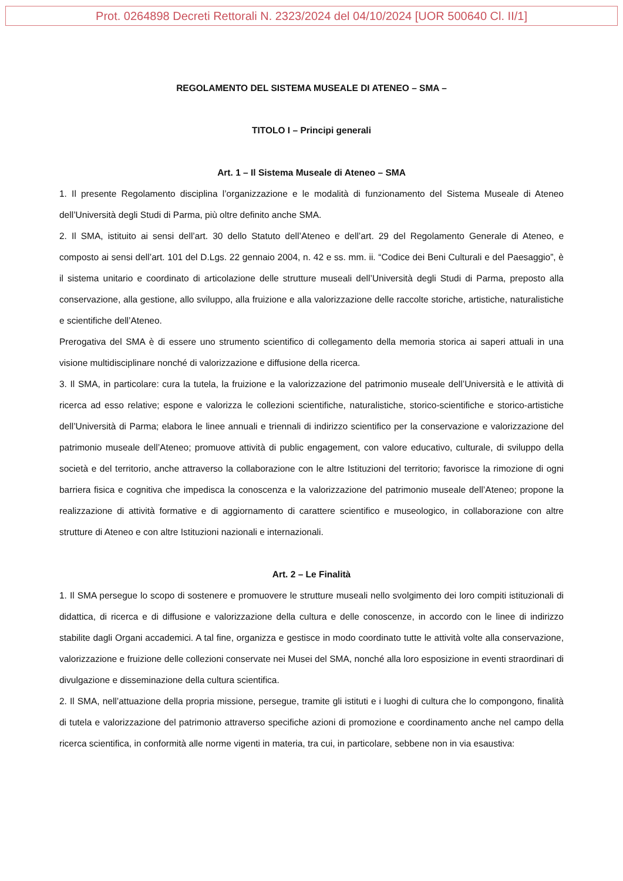Prot. 0264898 Decreti Rettorali N. 2323/2024 del 04/10/2024 [UOR 500640 Cl. II/1]
REGOLAMENTO DEL SISTEMA MUSEALE DI ATENEO – SMA –
TITOLO I – Principi generali
Art. 1 – Il Sistema Museale di Ateneo – SMA
1. Il presente Regolamento disciplina l’organizzazione e le modalità di funzionamento del Sistema Museale di Ateneo dell’Università degli Studi di Parma, più oltre definito anche SMA.
2. Il SMA, istituito ai sensi dell’art. 30 dello Statuto dell’Ateneo e dell’art. 29 del Regolamento Generale di Ateneo, e composto ai sensi dell’art. 101 del D.Lgs. 22 gennaio 2004, n. 42 e ss. mm. ii. “Codice dei Beni Culturali e del Paesaggio”, è il sistema unitario e coordinato di articolazione delle strutture museali dell’Università degli Studi di Parma, preposto alla conservazione, alla gestione, allo sviluppo, alla fruizione e alla valorizzazione delle raccolte storiche, artistiche, naturalistiche e scientifiche dell’Ateneo.
Prerogativa del SMA è di essere uno strumento scientifico di collegamento della memoria storica ai saperi attuali in una visione multidisciplinare nonché di valorizzazione e diffusione della ricerca.
3. Il SMA, in particolare: cura la tutela, la fruizione e la valorizzazione del patrimonio museale dell’Università e le attività di ricerca ad esso relative; espone e valorizza le collezioni scientifiche, naturalistiche, storico-scientifiche e storico-artistiche dell’Università di Parma; elabora le linee annuali e triennali di indirizzo scientifico per la conservazione e valorizzazione del patrimonio museale dell’Ateneo; promuove attività di public engagement, con valore educativo, culturale, di sviluppo della società e del territorio, anche attraverso la collaborazione con le altre Istituzioni del territorio; favorisce la rimozione di ogni barriera fisica e cognitiva che impedisca la conoscenza e la valorizzazione del patrimonio museale dell’Ateneo; propone la realizzazione di attività formative e di aggiornamento di carattere scientifico e museologico, in collaborazione con altre strutture di Ateneo e con altre Istituzioni nazionali e internazionali.
Art. 2 – Le Finalità
1. Il SMA persegue lo scopo di sostenere e promuovere le strutture museali nello svolgimento dei loro compiti istituzionali di didattica, di ricerca e di diffusione e valorizzazione della cultura e delle conoscenze, in accordo con le linee di indirizzo stabilite dagli Organi accademici. A tal fine, organizza e gestisce in modo coordinato tutte le attività volte alla conservazione, valorizzazione e fruizione delle collezioni conservate nei Musei del SMA, nonché alla loro esposizione in eventi straordinari di divulgazione e disseminazione della cultura scientifica.
2. Il SMA, nell’attuazione della propria missione, persegue, tramite gli istituti e i luoghi di cultura che lo compongono, finalità di tutela e valorizzazione del patrimonio attraverso specifiche azioni di promozione e coordinamento anche nel campo della ricerca scientifica, in conformità alle norme vigenti in materia, tra cui, in particolare, sebbene non in via esaustiva: